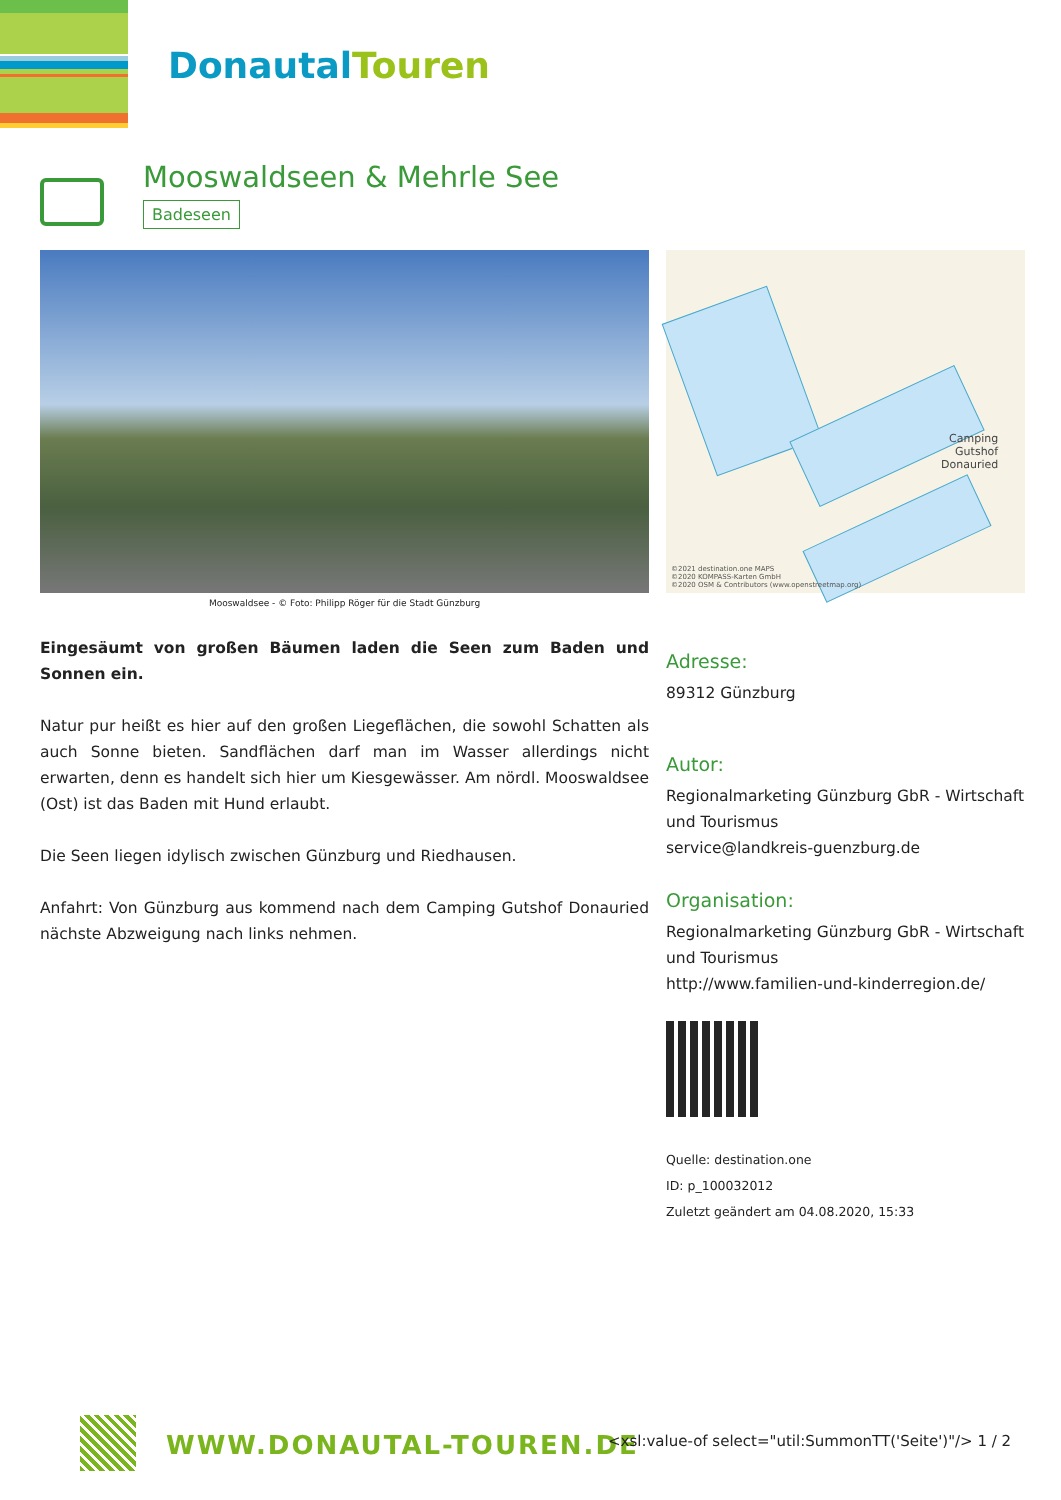DonautalTouren
Mooswaldseen & Mehrle See
Badeseen
Mooswaldsee - © Foto: Philipp Röger für die Stadt Günzburg
Camping
Gutshof
Donauried
©2021 destination.one MAPS
©2020 KOMPASS-Karten GmbH
©2020 OSM & Contributors (www.openstreetmap.org)
Eingesäumt von großen Bäumen laden die Seen zum Baden und Sonnen ein.
Natur pur heißt es hier auf den großen Liegeflächen, die sowohl Schatten als auch Sonne bieten. Sandflächen darf man im Wasser allerdings nicht erwarten, denn es handelt sich hier um Kiesgewässer. Am nördl. Mooswaldsee (Ost) ist das Baden mit Hund erlaubt.
Die Seen liegen idylisch zwischen Günzburg und Riedhausen.
Anfahrt: Von Günzburg aus kommend nach dem Camping Gutshof Donauried nächste Abzweigung nach links nehmen.
Adresse:
89312 Günzburg
Autor:
Regionalmarketing Günzburg GbR - Wirtschaft und Tourismus
service@landkreis-guenzburg.de
Organisation:
Regionalmarketing Günzburg GbR - Wirtschaft und Tourismus
http://www.familien-und-kinderregion.de/
Quelle: destination.one
ID: p_100032012
Zuletzt geändert am 04.08.2020, 15:33
WWW.DONAUTAL-TOUREN.DE
<xsl:value-of select="util:SummonTT('Seite')"/> 1 / 2